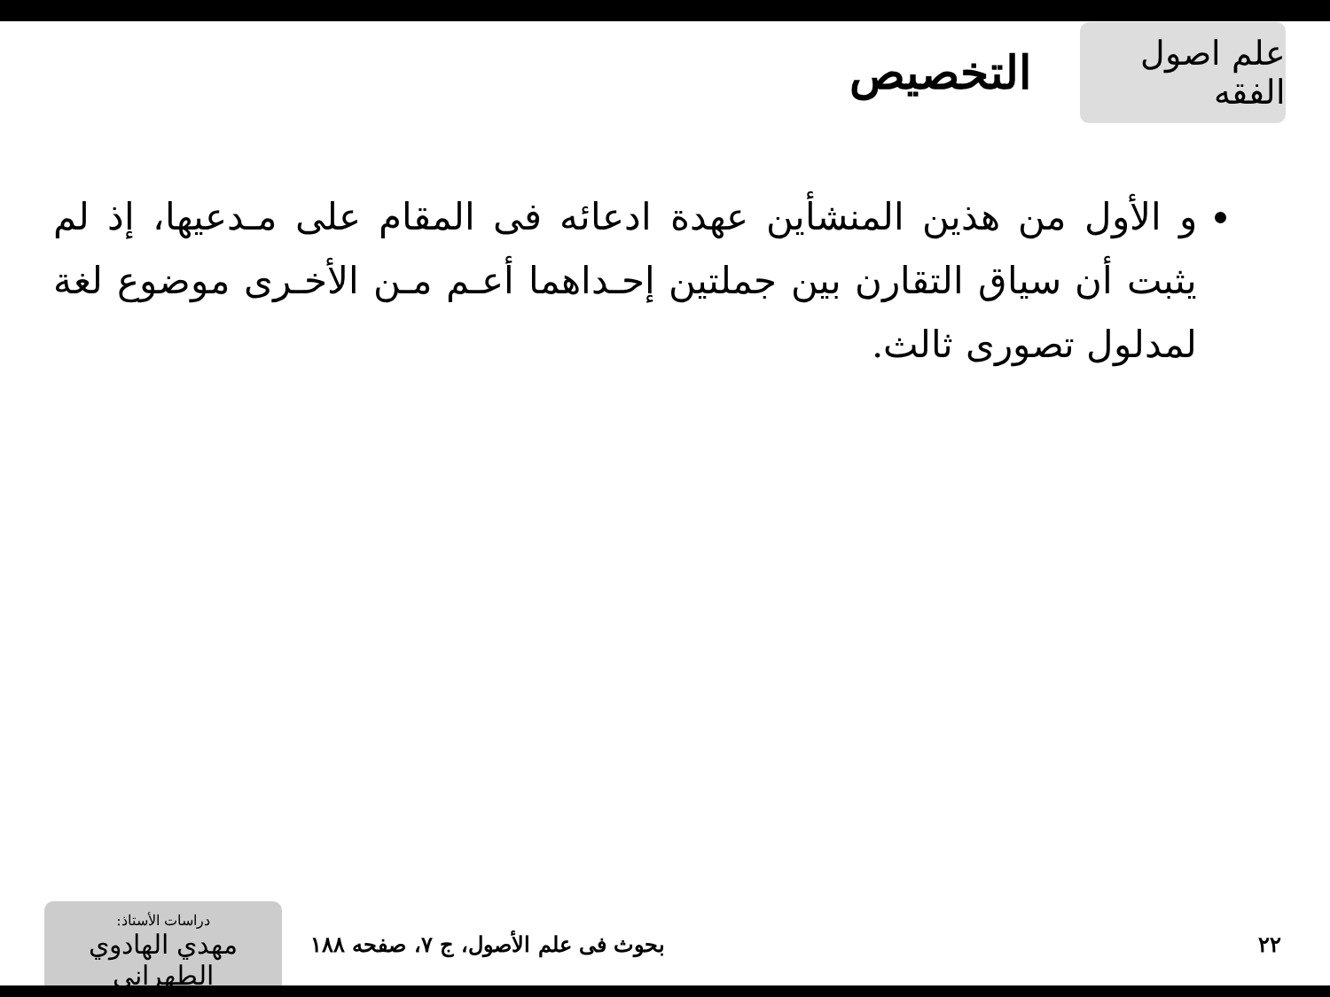علم اصول الفقه
التخصيص
و الأول من هذين المنشأين عهدة ادعائه فى المقام على مـدعيها، إذ لم يثبت أن سياق التقارن بين جملتين إحـداهما أعـم مـن الأخـرى موضوع لغة لمدلول تصورى ثالث.
٢٢
بحوث فى علم الأصول، ج ٧، صفحه ١٨٨
دراسات الأستاذ:
مهدي الهادوي الطهراني